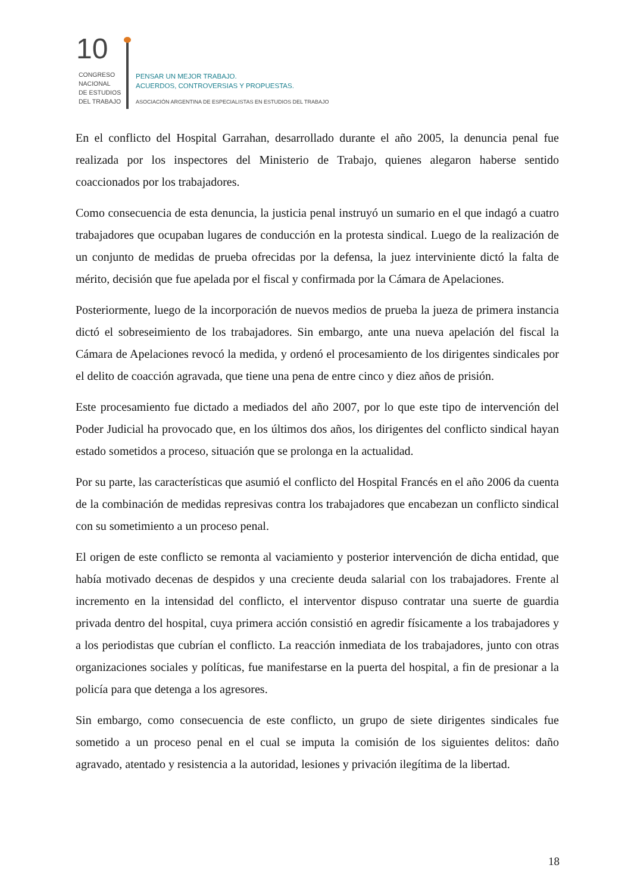10
CONGRESO
NACIONAL
DE ESTUDIOS
DEL TRABAJO
PENSAR UN MEJOR TRABAJO.
ACUERDOS, CONTROVERSIAS Y PROPUESTAS.
ASOCIACIÓN ARGENTINA DE ESPECIALISTAS EN ESTUDIOS DEL TRABAJO
En el conflicto del Hospital Garrahan, desarrollado durante el año 2005, la denuncia penal fue realizada por los inspectores del Ministerio de Trabajo, quienes alegaron haberse sentido coaccionados por los trabajadores.
Como consecuencia de esta denuncia, la justicia penal instruyó un sumario en el que indagó a cuatro trabajadores que ocupaban lugares de conducción en la protesta sindical. Luego de la realización de un conjunto de medidas de prueba ofrecidas por la defensa, la juez interviniente dictó la falta de mérito, decisión que fue apelada por el fiscal y confirmada por la Cámara de Apelaciones.
Posteriormente, luego de la incorporación de nuevos medios de prueba la jueza de primera instancia dictó el sobreseimiento de los trabajadores. Sin embargo, ante una nueva apelación del fiscal la Cámara de Apelaciones revocó la medida, y ordenó el procesamiento de los dirigentes sindicales por el delito de coacción agravada, que tiene una pena de entre cinco y diez años de prisión.
Este procesamiento fue dictado a mediados del año 2007, por lo que este tipo de intervención del Poder Judicial ha provocado que, en los últimos dos años, los dirigentes del conflicto sindical hayan estado sometidos a proceso, situación que se prolonga en la actualidad.
Por su parte, las características que asumió el conflicto del Hospital Francés en el año 2006 da cuenta de la combinación de medidas represivas contra los trabajadores que encabezan un conflicto sindical con su sometimiento a un proceso penal.
El origen de este conflicto se remonta al vaciamiento y posterior intervención de dicha entidad, que había motivado decenas de despidos y una creciente deuda salarial con los trabajadores. Frente al incremento en la intensidad del conflicto, el interventor dispuso contratar una suerte de guardia privada dentro del hospital, cuya primera acción consistió en agredir físicamente a los trabajadores y a los periodistas que cubrían el conflicto. La reacción inmediata de los trabajadores, junto con otras organizaciones sociales y políticas, fue manifestarse en la puerta del hospital, a fin de presionar a la policía para que detenga a los agresores.
Sin embargo, como consecuencia de este conflicto, un grupo de siete dirigentes sindicales fue sometido a un proceso penal en el cual se imputa la comisión de los siguientes delitos: daño agravado, atentado y resistencia a la autoridad, lesiones y privación ilegítima de la libertad.
18